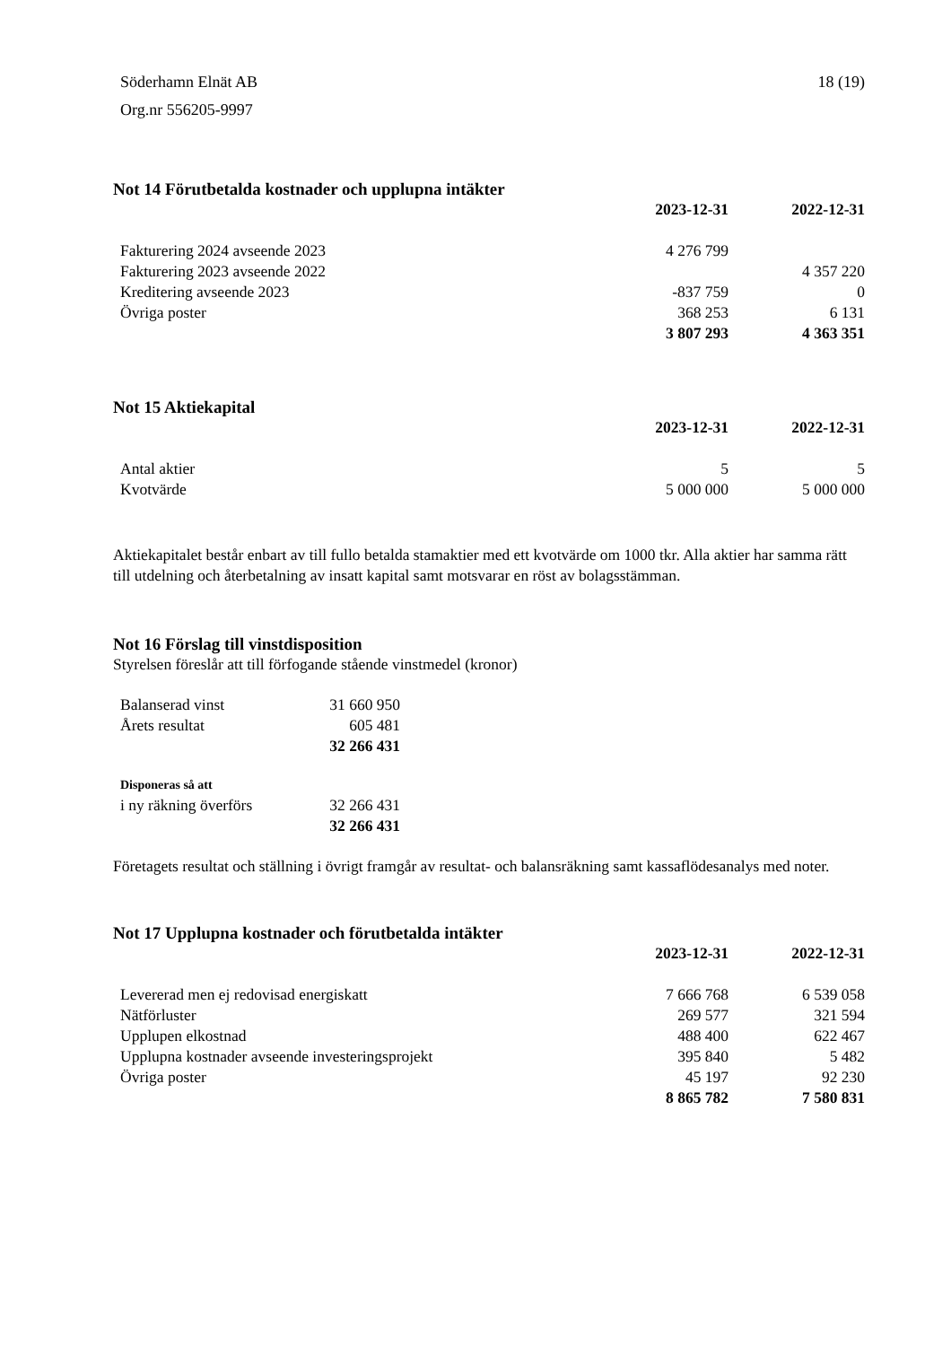Söderhamn Elnät AB
Org.nr 556205-9997
18 (19)
Not 14 Förutbetalda kostnader och upplupna intäkter
| | 2023-12-31 | 2022-12-31 |
| Fakturering 2024 avseende 2023 | 4 276 799 | |
| Fakturering 2023 avseende 2022 | | 4 357 220 |
| Kreditering avseende 2023 | -837 759 | 0 |
| Övriga poster | 368 253 | 6 131 |
| | 3 807 293 | 4 363 351 |
Not 15 Aktiekapital
| | 2023-12-31 | 2022-12-31 |
| Antal aktier | 5 | 5 |
| Kvotvärde | 5 000 000 | 5 000 000 |
Aktiekapitalet består enbart av till fullo betalda stamaktier med ett kvotvärde om 1000 tkr. Alla aktier har samma rätt till utdelning och återbetalning av insatt kapital samt motsvarar en röst av bolagsstämman.
Not 16 Förslag till vinstdisposition
Styrelsen föreslår att till förfogande stående vinstmedel (kronor)
| Balanserad vinst | 31 660 950 |
| Årets resultat | 605 481 |
| | 32 266 431 |
| Disponeras så att | |
| i ny räkning överförs | 32 266 431 |
| | 32 266 431 |
Företagets resultat och ställning i övrigt framgår av resultat- och balansräkning samt kassaflödesanalys med noter.
Not 17 Upplupna kostnader och förutbetalda intäkter
| | 2023-12-31 | 2022-12-31 |
| Levererad men ej redovisad energiskatt | 7 666 768 | 6 539 058 |
| Nätförluster | 269 577 | 321 594 |
| Upplupen elkostnad | 488 400 | 622 467 |
| Upplupna kostnader avseende investeringsprojekt | 395 840 | 5 482 |
| Övriga poster | 45 197 | 92 230 |
| | 8 865 782 | 7 580 831 |